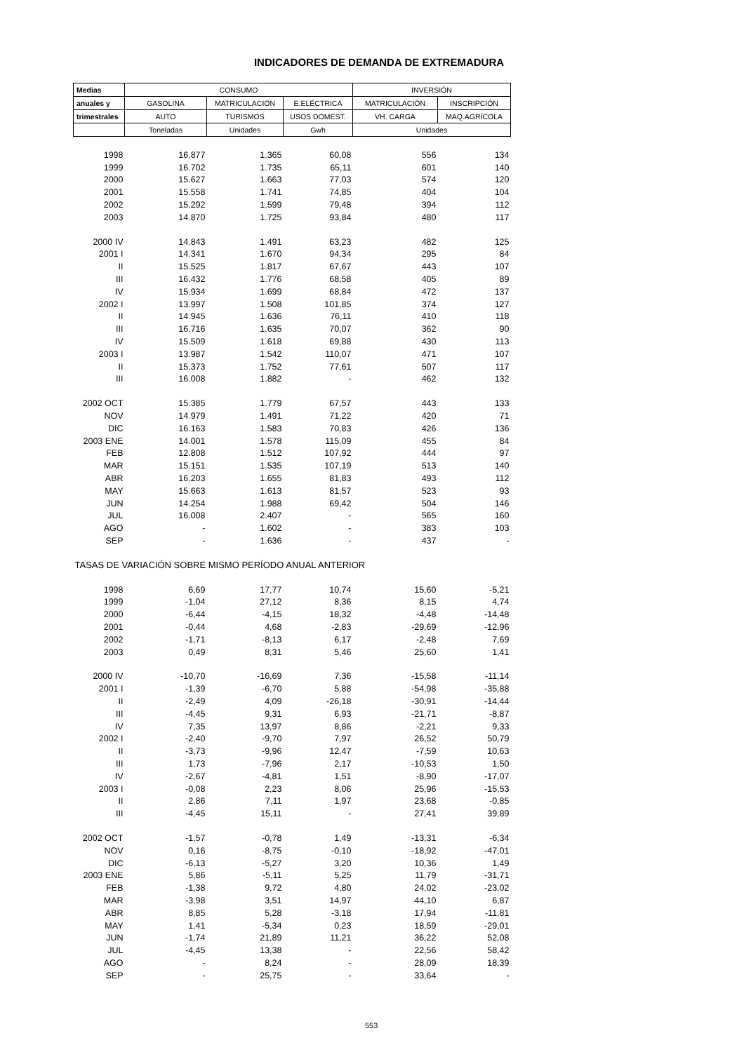INDICADORES DE DEMANDA DE EXTREMADURA
| Medias | CONSUMO | | | INVERSIÓN | |
| --- | --- | --- | --- | --- | --- |
| anuales y | GASOLINA | MATRICULACIÓN | E.ELÉCTRICA | MATRICULACIÓN | INSCRIPCIÓN |
| trimestrales | AUTO | TURISMOS | USOS DOMEST. | VH. CARGA | MAQ.AGRÍCOLA |
| | Toneladas | Unidades | Gwh | Unidades | |
| 1998 | 16.877 | 1.365 | 60,08 | 556 | 134 |
| 1999 | 16.702 | 1.735 | 65,11 | 601 | 140 |
| 2000 | 15.627 | 1.663 | 77,03 | 574 | 120 |
| 2001 | 15.558 | 1.741 | 74,85 | 404 | 104 |
| 2002 | 15.292 | 1.599 | 79,48 | 394 | 112 |
| 2003 | 14.870 | 1.725 | 93,84 | 480 | 117 |
| 2000 IV | 14.843 | 1.491 | 63,23 | 482 | 125 |
| 2001 I | 14.341 | 1.670 | 94,34 | 295 | 84 |
| II | 15.525 | 1.817 | 67,67 | 443 | 107 |
| III | 16.432 | 1.776 | 68,58 | 405 | 89 |
| IV | 15.934 | 1.699 | 68,84 | 472 | 137 |
| 2002 I | 13.997 | 1.508 | 101,85 | 374 | 127 |
| II | 14.945 | 1.636 | 76,11 | 410 | 118 |
| III | 16.716 | 1.635 | 70,07 | 362 | 90 |
| IV | 15.509 | 1.618 | 69,88 | 430 | 113 |
| 2003 I | 13.987 | 1.542 | 110,07 | 471 | 107 |
| II | 15.373 | 1.752 | 77,61 | 507 | 117 |
| III | 16.008 | 1.882 | - | 462 | 132 |
| 2002 OCT | 15.385 | 1.779 | 67,57 | 443 | 133 |
| NOV | 14.979 | 1.491 | 71,22 | 420 | 71 |
| DIC | 16.163 | 1.583 | 70,83 | 426 | 136 |
| 2003 ENE | 14.001 | 1.578 | 115,09 | 455 | 84 |
| FEB | 12.808 | 1.512 | 107,92 | 444 | 97 |
| MAR | 15.151 | 1.535 | 107,19 | 513 | 140 |
| ABR | 16.203 | 1.655 | 81,83 | 493 | 112 |
| MAY | 15.663 | 1.613 | 81,57 | 523 | 93 |
| JUN | 14.254 | 1.988 | 69,42 | 504 | 146 |
| JUL | 16.008 | 2.407 | - | 565 | 160 |
| AGO | - | 1.602 | - | 383 | 103 |
| SEP | - | 1.636 | - | 437 | - |
| TASAS DE VARIACIÓN SOBRE MISMO PERÍODO ANUAL ANTERIOR | | | | | |
| 1998 | 6,69 | 17,77 | 10,74 | 15,60 | -5,21 |
| 1999 | -1,04 | 27,12 | 8,36 | 8,15 | 4,74 |
| 2000 | -6,44 | -4,15 | 18,32 | -4,48 | -14,48 |
| 2001 | -0,44 | 4,68 | -2,83 | -29,69 | -12,96 |
| 2002 | -1,71 | -8,13 | 6,17 | -2,48 | 7,69 |
| 2003 | 0,49 | 8,31 | 5,46 | 25,60 | 1,41 |
| 2000 IV | -10,70 | -16,69 | 7,36 | -15,58 | -11,14 |
| 2001 I | -1,39 | -6,70 | 5,88 | -54,98 | -35,88 |
| II | -2,49 | 4,09 | -26,18 | -30,91 | -14,44 |
| III | -4,45 | 9,31 | 6,93 | -21,71 | -8,87 |
| IV | 7,35 | 13,97 | 8,86 | -2,21 | 9,33 |
| 2002 I | -2,40 | -9,70 | 7,97 | 26,52 | 50,79 |
| II | -3,73 | -9,96 | 12,47 | -7,59 | 10,63 |
| III | 1,73 | -7,96 | 2,17 | -10,53 | 1,50 |
| IV | -2,67 | -4,81 | 1,51 | -8,90 | -17,07 |
| 2003 I | -0,08 | 2,23 | 8,06 | 25,96 | -15,53 |
| II | 2,86 | 7,11 | 1,97 | 23,68 | -0,85 |
| III | -4,45 | 15,11 | - | 27,41 | 39,89 |
| 2002 OCT | -1,57 | -0,78 | 1,49 | -13,31 | -6,34 |
| NOV | 0,16 | -8,75 | -0,10 | -18,92 | -47,01 |
| DIC | -6,13 | -5,27 | 3,20 | 10,36 | 1,49 |
| 2003 ENE | 5,86 | -5,11 | 5,25 | 11,79 | -31,71 |
| FEB | -1,38 | 9,72 | 4,80 | 24,02 | -23,02 |
| MAR | -3,98 | 3,51 | 14,97 | 44,10 | 6,87 |
| ABR | 8,85 | 5,28 | -3,18 | 17,94 | -11,81 |
| MAY | 1,41 | -5,34 | 0,23 | 18,59 | -29,01 |
| JUN | -1,74 | 21,89 | 11,21 | 36,22 | 52,08 |
| JUL | -4,45 | 13,38 | - | 22,56 | 58,42 |
| AGO | - | 8,24 | - | 28,09 | 18,39 |
| SEP | - | 25,75 | - | 33,64 | - |
553